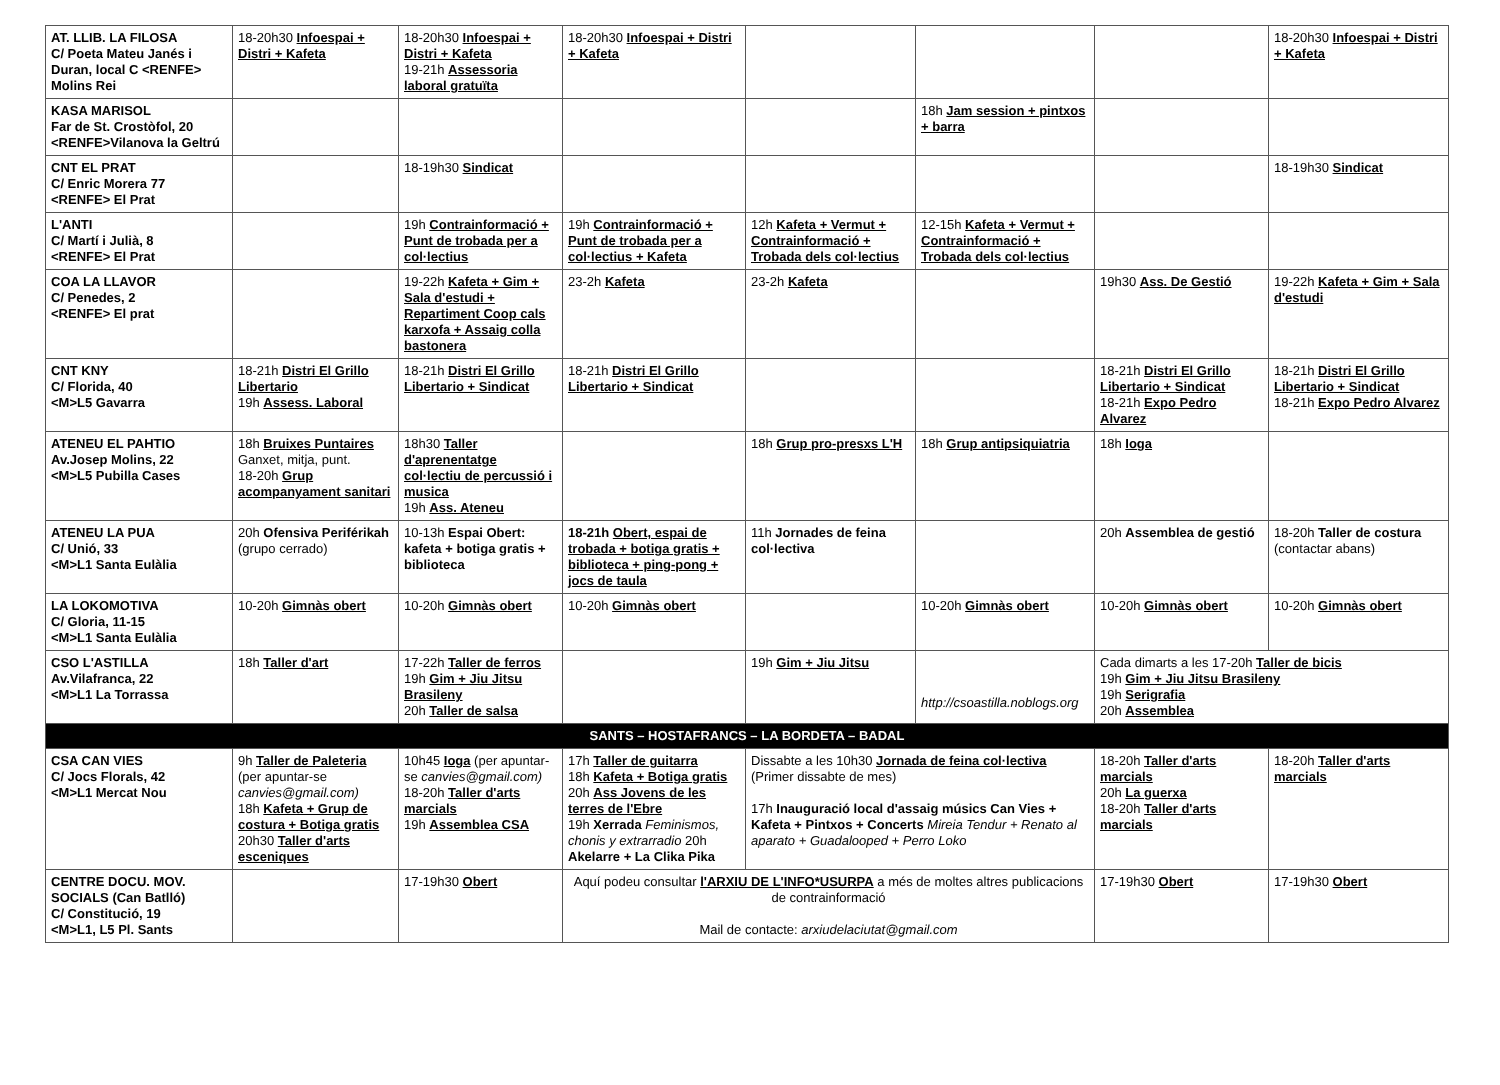| AT. LLIB. LA FILOSA C/ Poeta Mateu Janés i Duran, local C <RENFE> Molins Rei | 18-20h30 Infoespai + Distri + Kafeta | 18-20h30 Infoespai + Distri + Kafeta 19-21h Assessoria laboral gratuïta | 18-20h30 Infoespai + Distri + Kafeta | | | | 18-20h30 Infoespai + Distri + Kafeta |
| KASA MARISOL Far de St. Crostòfol, 20 <RENFE>Vilanova la Geltrú | | | | | 18h Jam session + pintxos + barra | | |
| CNT EL PRAT C/ Enric Morera 77 <RENFE> El Prat | | 18-19h30 Sindicat | | | | | 18-19h30 Sindicat |
| L'ANTI C/ Martí i Julià, 8 <RENFE> El Prat | | 19h Contrainformació + Punt de trobada per a col·lectius | 19h Contrainformació + Punt de trobada per a col·lectius + Kafeta | 12h Kafeta + Vermut + Contrainformació + Trobada dels col·lectius | 12-15h Kafeta + Vermut + Contrainformació + Trobada dels col·lectius | | |
| COA LA LLAVOR C/ Penedes, 2 <RENFE> El prat | | 19-22h Kafeta + Gim + Sala d'estudi + Repartiment Coop cals karxofa + Assaig colla bastonera | 23-2h Kafeta | 23-2h Kafeta | | 19h30 Ass. De Gestió | 19-22h Kafeta + Gim + Sala d'estudi |
| CNT KNY C/ Florida, 40 <M>L5 Gavarra | 18-21h Distri El Grillo Libertario 19h Assess. Laboral | 18-21h Distri El Grillo Libertario + Sindicat | 18-21h Distri El Grillo Libertario + Sindicat | | | 18-21h Distri El Grillo Libertario + Sindicat 18-21h Expo Pedro Alvarez | 18-21h Distri El Grillo Libertario + Sindicat 18-21h Expo Pedro Alvarez |
| ATENEU EL PAHTIO Av.Josep Molins, 22 <M>L5 Pubilla Cases | 18h Bruixes Puntaires Ganxet, mitja, punt. 18-20h Grup acompanyament sanitari | 18h30 Taller d'aprenentatge col·lectiu de percussió i musica 19h Ass. Ateneu | | 18h Grup pro-presxs L'H | 18h Grup antipsiquiatria | 18h Ioga | |
| ATENEU LA PUA C/ Unió, 33 <M>L1 Santa Eulàlia | 20h Ofensiva Periférikah (grupo cerrado) | 10-13h Espai Obert: kafeta + botiga gratis + biblioteca | 18-21h Obert, espai de trobada + botiga gratis + biblioteca + ping-pong + jocs de taula | 11h Jornades de feina col·lectiva | | 20h Assemblea de gestió | 18-20h Taller de costura (contactar abans) |
| LA LOKOMOTIVA C/ Gloria, 11-15 <M>L1 Santa Eulàlia | 10-20h Gimnàs obert | 10-20h Gimnàs obert | 10-20h Gimnàs obert | | 10-20h Gimnàs obert | 10-20h Gimnàs obert | 10-20h Gimnàs obert |
| CSO L'ASTILLA Av.Vilafranca, 22 <M>L1 La Torrassa | 18h Taller d'art | 17-22h Taller de ferros 19h Gim + Jiu Jitsu Brasileny 20h Taller de salsa | | 19h Gim + Jiu Jitsu | http://csoastilla.noblogs.org | Cada dimarts a les 17-20h Taller de bicis 19h Gim + Jiu Jitsu Brasileny 19h Serigrafia 20h Assemblea | |
| SANTS – HOSTAFRANCS – LA BORDETA – BADAL | | | | | | | |
| CSA CAN VIES C/ Jocs Florals, 42 <M>L1 Mercat Nou | 9h Taller de Paleteria (per apuntar-se canvies@gmail.com) 18h Kafeta + Grup de costura + Botiga gratis 20h30 Taller d'arts esceniques | 10h45 Ioga (per apuntar-se canvies@gmail.com) 18-20h Taller d'arts marcials 19h Assemblea CSA | 17h Taller de guitarra 18h Kafeta + Botiga gratis 20h Ass Jovens de les terres de l'Ebre 19h Xerrada Feminismos, chonis y extrarradio 20h Akelarre + La Clika Pika | Dissabte a les 10h30 Jornada de feina col·lectiva (Primer dissabte de mes) 17h Inauguració local d'assaig músics Can Vies + Kafeta + Pintxos + Concerts Mireia Tendur + Renato al aparato + Guadalooped + Perro Loko | | 18-20h Taller d'arts marcials 20h La guerxa 18-20h Taller d'arts marcials | 18-20h Taller d'arts marcials |
| CENTRE DOCU. MOV. SOCIALS (Can Batlló) C/ Constitució, 19 <M>L1, L5 Pl. Sants | | 17-19h30 Obert | Aquí podeu consultar l'ARXIU DE L'INFO*USURPA a més de moltes altres publicacions de contrainformació Mail de contacte: arxiudelaciutat@gmail.com | | | 17-19h30 Obert | 17-19h30 Obert |